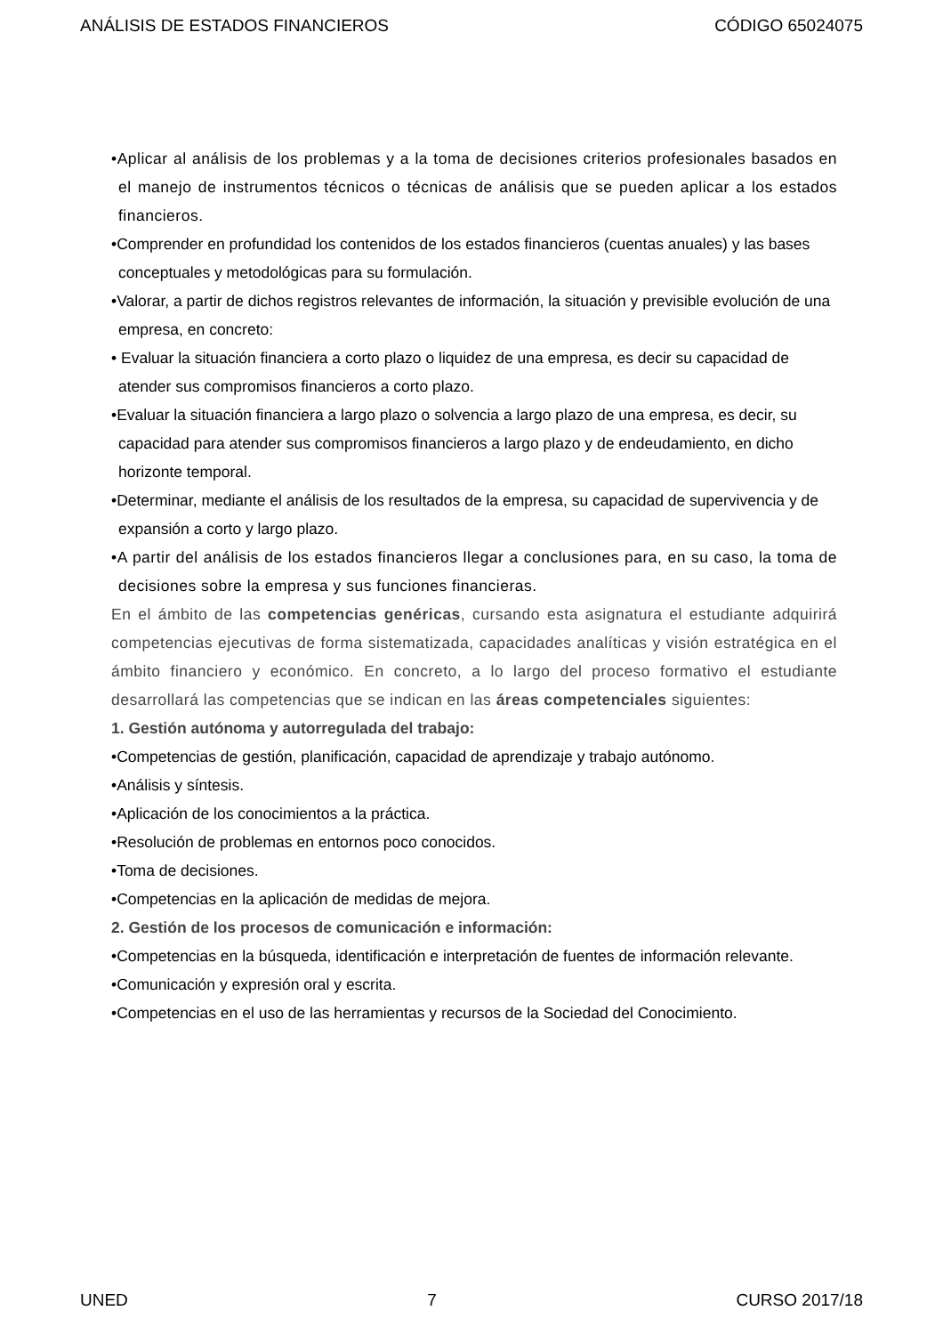ANÁLISIS DE ESTADOS FINANCIEROS CÓDIGO 65024075
•Aplicar al análisis de los problemas y a la toma de decisiones criterios profesionales basados en el manejo de instrumentos técnicos o técnicas de análisis que se pueden aplicar a los estados financieros.
•Comprender en profundidad los contenidos de los estados financieros (cuentas anuales) y las bases conceptuales y metodológicas para su formulación.
•Valorar, a partir de dichos registros relevantes de información, la situación y previsible evolución de una empresa, en concreto:
• Evaluar la situación financiera a corto plazo o liquidez de una empresa, es decir su capacidad de atender sus compromisos financieros a corto plazo.
•Evaluar la situación financiera a largo plazo o solvencia a largo plazo de una empresa, es decir, su capacidad para atender sus compromisos financieros a largo plazo y de endeudamiento, en dicho horizonte temporal.
•Determinar, mediante el análisis de los resultados de la empresa, su capacidad de supervivencia y de expansión a corto y largo plazo.
•A partir del análisis de los estados financieros llegar a conclusiones para, en su caso, la toma de decisiones sobre la empresa y sus funciones financieras.
En el ámbito de las competencias genéricas, cursando esta asignatura el estudiante adquirirá competencias ejecutivas de forma sistematizada, capacidades analíticas y visión estratégica en el ámbito financiero y económico. En concreto, a lo largo del proceso formativo el estudiante desarrollará las competencias que se indican en las áreas competenciales siguientes:
1. Gestión autónoma y autorregulada del trabajo:
•Competencias de gestión, planificación, capacidad de aprendizaje y trabajo autónomo.
•Análisis y síntesis.
•Aplicación de los conocimientos a la práctica.
•Resolución de problemas en entornos poco conocidos.
•Toma de decisiones.
•Competencias en la aplicación de medidas de mejora.
2. Gestión de los procesos de comunicación e información:
•Competencias en la búsqueda, identificación e interpretación de fuentes de información relevante.
•Comunicación y expresión oral y escrita.
•Competencias en el uso de las herramientas y recursos de la Sociedad del Conocimiento.
UNED 7 CURSO 2017/18